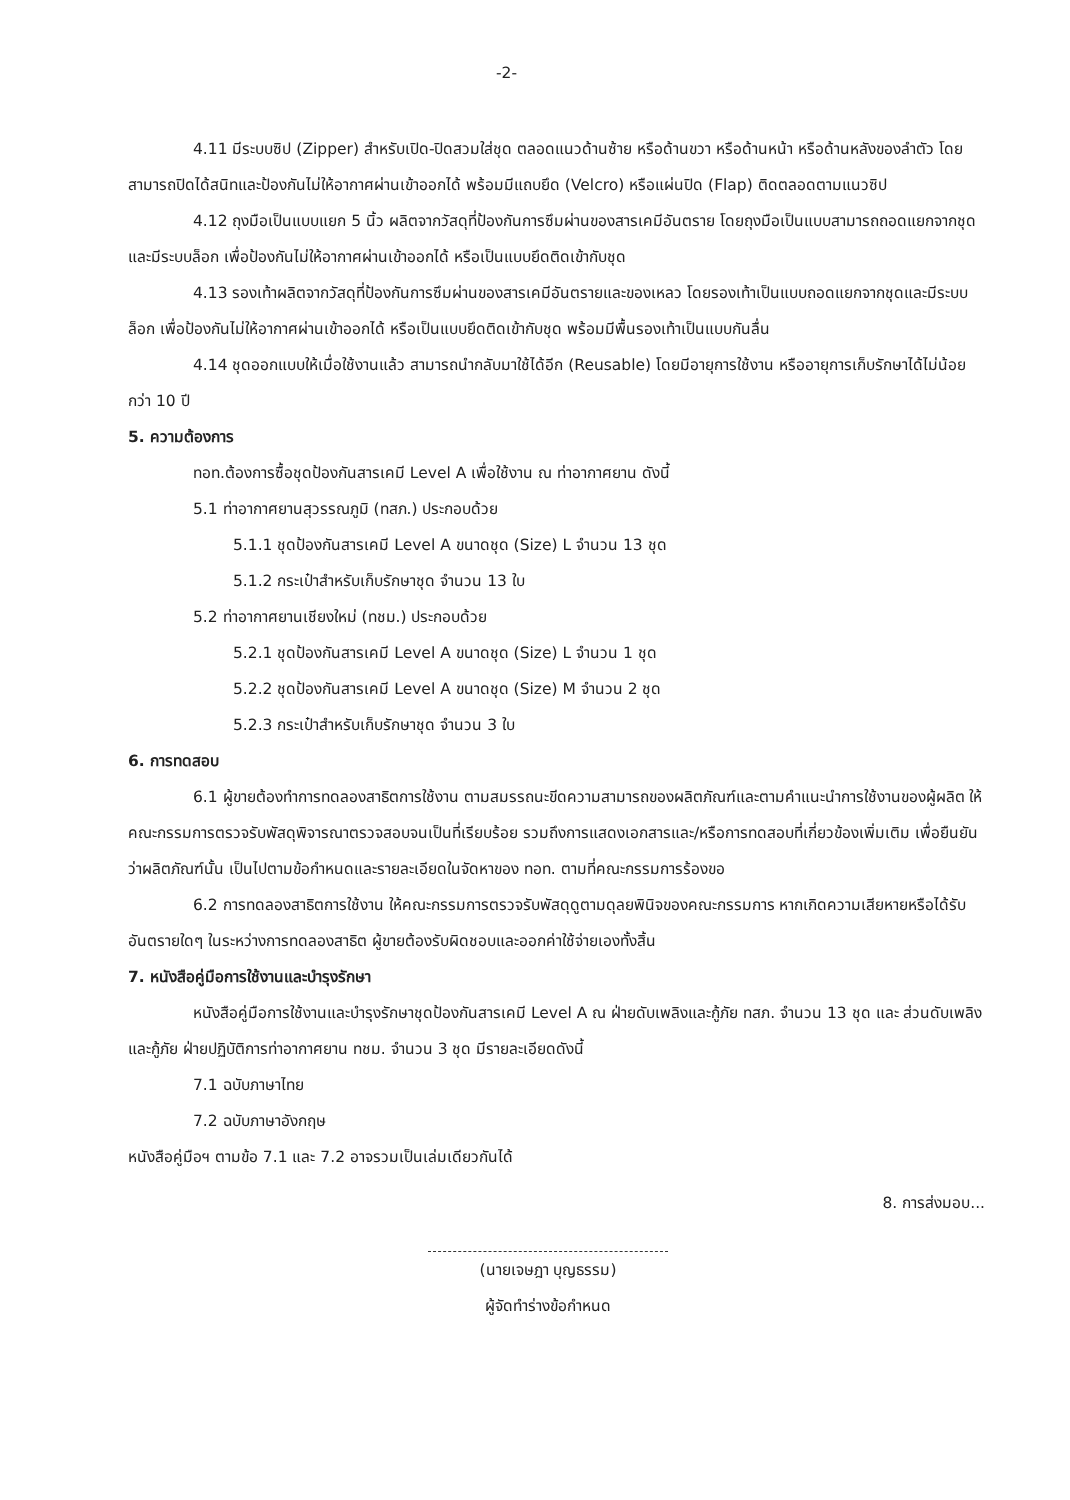-2-
4.11 มีระบบซิป (Zipper) สำหรับเปิด-ปิดสวมใส่ชุด ตลอดแนวด้านซ้าย หรือด้านขวา หรือด้านหน้า หรือด้านหลังของลำตัว โดยสามารถปิดได้สนิทและป้องกันไม่ให้อากาศผ่านเข้าออกได้ พร้อมมีแถบยึด (Velcro) หรือแผ่นปิด (Flap) ติดตลอดตามแนวซิป
4.12 ถุงมือเป็นแบบแยก 5 นิ้ว ผลิตจากวัสดุที่ป้องกันการซึมผ่านของสารเคมีอันตราย โดยถุงมือเป็นแบบสามารถถอดแยกจากชุดและมีระบบล็อก เพื่อป้องกันไม่ให้อากาศผ่านเข้าออกได้ หรือเป็นแบบยึดติดเข้ากับชุด
4.13 รองเท้าผลิตจากวัสดุที่ป้องกันการซึมผ่านของสารเคมีอันตรายและของเหลว โดยรองเท้าเป็นแบบถอดแยกจากชุดและมีระบบล็อก เพื่อป้องกันไม่ให้อากาศผ่านเข้าออกได้ หรือเป็นแบบยึดติดเข้ากับชุด พร้อมมีพื้นรองเท้าเป็นแบบกันลื่น
4.14 ชุดออกแบบให้เมื่อใช้งานแล้ว สามารถนำกลับมาใช้ได้อีก (Reusable) โดยมีอายุการใช้งาน หรืออายุการเก็บรักษาได้ไม่น้อยกว่า 10 ปี
5. ความต้องการ
ทอท.ต้องการซื้อชุดป้องกันสารเคมี Level A เพื่อใช้งาน ณ ท่าอากาศยาน ดังนี้
5.1 ท่าอากาศยานสุวรรณภูมิ (ทสภ.) ประกอบด้วย
5.1.1 ชุดป้องกันสารเคมี Level A ขนาดชุด (Size) L จำนวน 13 ชุด
5.1.2 กระเป๋าสำหรับเก็บรักษาชุด จำนวน 13 ใบ
5.2 ท่าอากาศยานเชียงใหม่ (ทชม.) ประกอบด้วย
5.2.1 ชุดป้องกันสารเคมี Level A ขนาดชุด (Size) L จำนวน 1 ชุด
5.2.2 ชุดป้องกันสารเคมี Level A ขนาดชุด (Size) M จำนวน 2 ชุด
5.2.3 กระเป๋าสำหรับเก็บรักษาชุด จำนวน 3 ใบ
6. การทดสอบ
6.1 ผู้ขายต้องทำการทดลองสาธิตการใช้งาน ตามสมรรถนะขีดความสามารถของผลิตภัณฑ์และตามคำแนะนำการใช้งานของผู้ผลิต ให้คณะกรรมการตรวจรับพัสดุพิจารณาตรวจสอบจนเป็นที่เรียบร้อย รวมถึงการแสดงเอกสารและ/หรือการทดสอบที่เกี่ยวข้องเพิ่มเติม เพื่อยืนยันว่าผลิตภัณฑ์นั้น เป็นไปตามข้อกำหนดและรายละเอียดในจัดหาของ ทอท. ตามที่คณะกรรมการร้องขอ
6.2 การทดลองสาธิตการใช้งาน ให้คณะกรรมการตรวจรับพัสดุดูตามดุลยพินิจของคณะกรรมการ หากเกิดความเสียหายหรือได้รับอันตรายใดๆ ในระหว่างการทดลองสาธิต ผู้ขายต้องรับผิดชอบและออกค่าใช้จ่ายเองทั้งสิ้น
7. หนังสือคู่มือการใช้งานและบำรุงรักษา
หนังสือคู่มือการใช้งานและบำรุงรักษาชุดป้องกันสารเคมี Level A ณ ฝ่ายดับเพลิงและกู้ภัย ทสภ. จำนวน 13 ชุด และ ส่วนดับเพลิงและกู้ภัย ฝ่ายปฏิบัติการท่าอากาศยาน ทชม. จำนวน 3 ชุด มีรายละเอียดดังนี้
7.1 ฉบับภาษาไทย
7.2 ฉบับภาษาอังกฤษ
หนังสือคู่มือฯ ตามข้อ 7.1 และ 7.2 อาจรวมเป็นเล่มเดียวกันได้
8. การส่งมอบ...
(นายเจษฎา บุญธรรม)
ผู้จัดทำร่างข้อกำหนด